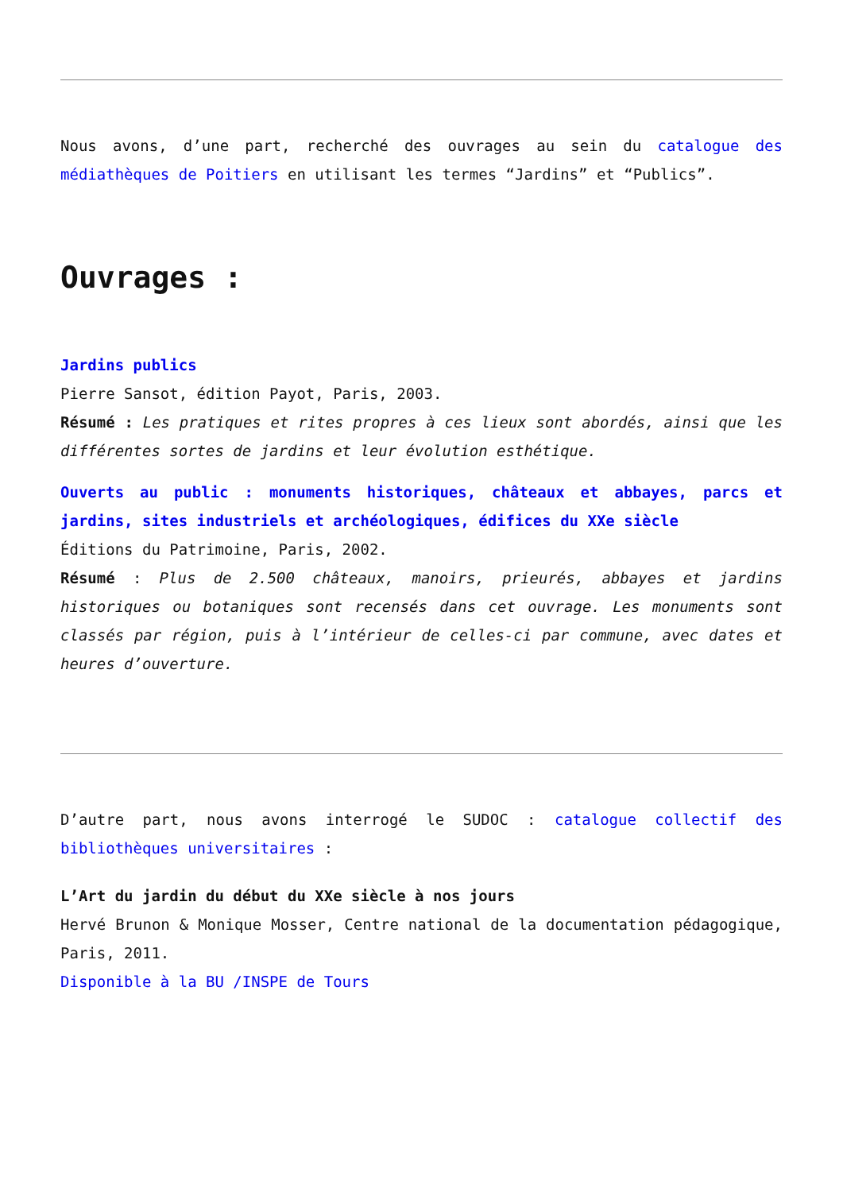Nous avons, d’une part, recherché des ouvrages au sein du catalogue des médiathèques de Poitiers en utilisant les termes “Jardins” et “Publics”.
Ouvrages :
Jardins publics
Pierre Sansot, édition Payot, Paris, 2003.
Résumé : Les pratiques et rites propres à ces lieux sont abordés, ainsi que les différentes sortes de jardins et leur évolution esthétique.
Ouverts au public : monuments historiques, châteaux et abbayes, parcs et jardins, sites industriels et archéologiques, édifices du XXe siècle
Éditions du Patrimoine, Paris, 2002.
Résumé : Plus de 2.500 châteaux, manoirs, prieurés, abbayes et jardins historiques ou botaniques sont recensés dans cet ouvrage. Les monuments sont classés par région, puis à l’intérieur de celles-ci par commune, avec dates et heures d’ouverture.
D’autre part, nous avons interrogé le SUDOC : catalogue collectif des bibliothèques universitaires :
L’Art du jardin du début du XXe siècle à nos jours
Hervé Brunon & Monique Mosser, Centre national de la documentation pédagogique, Paris, 2011.
Disponible à la BU /INSPE de Tours